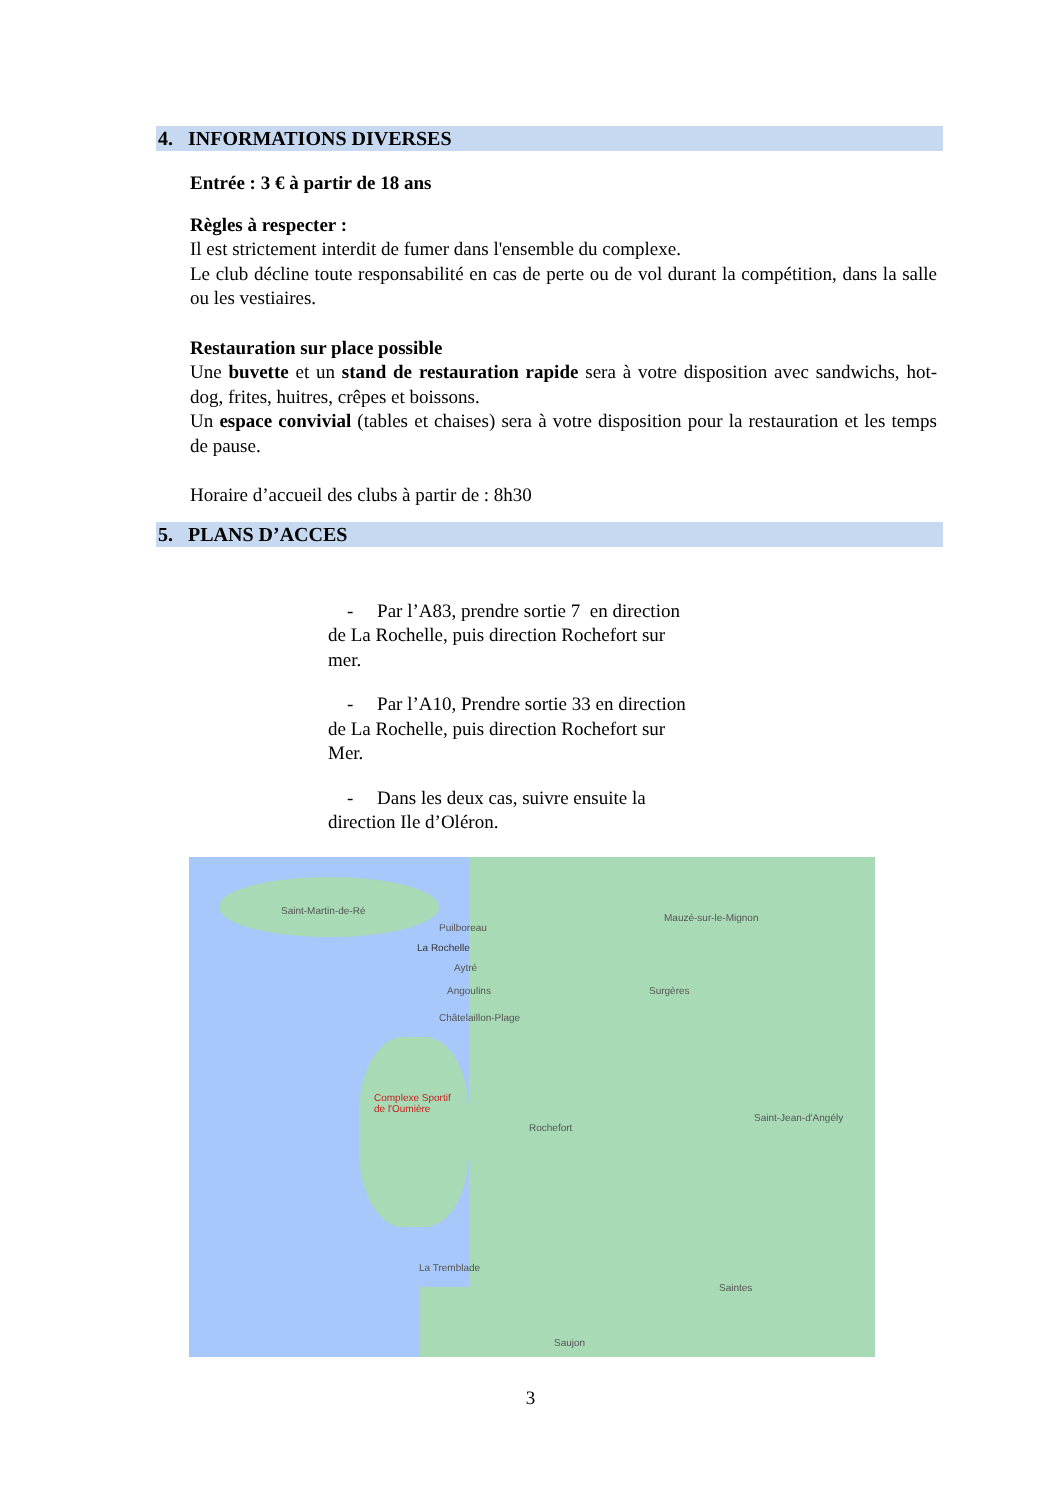4. INFORMATIONS DIVERSES
Entrée : 3 € à partir de 18 ans
Règles à respecter :
Il est strictement interdit de fumer dans l'ensemble du complexe.
Le club décline toute responsabilité en cas de perte ou de vol durant la compétition, dans la salle ou les vestiaires.
Restauration sur place possible
Une buvette et un stand de restauration rapide sera à votre disposition avec sandwichs, hot-dog, frites, huitres, crêpes et boissons.
Un espace convivial (tables et chaises) sera à votre disposition pour la restauration et les temps de pause.
Horaire d’accueil des clubs à partir de : 8h30
5. PLANS D’ACCES
- Par l’A83, prendre sortie 7 en direction de La Rochelle, puis direction Rochefort sur mer.
- Par l’A10, Prendre sortie 33 en direction de La Rochelle, puis direction Rochefort sur Mer.
- Dans les deux cas, suivre ensuite la direction Ile d’Oléron.
Saint-Martin-de-Ré
Puilboreau
La Rochelle
Aytré
Angoulins
Châtelaillon-Plage
Mauzé-sur-le-Mignon
Surgères
Complexe Sportif
de l'Oumière
Rochefort
Saint-Jean-d'Angély
La Tremblade
Saintes
Saujon
3